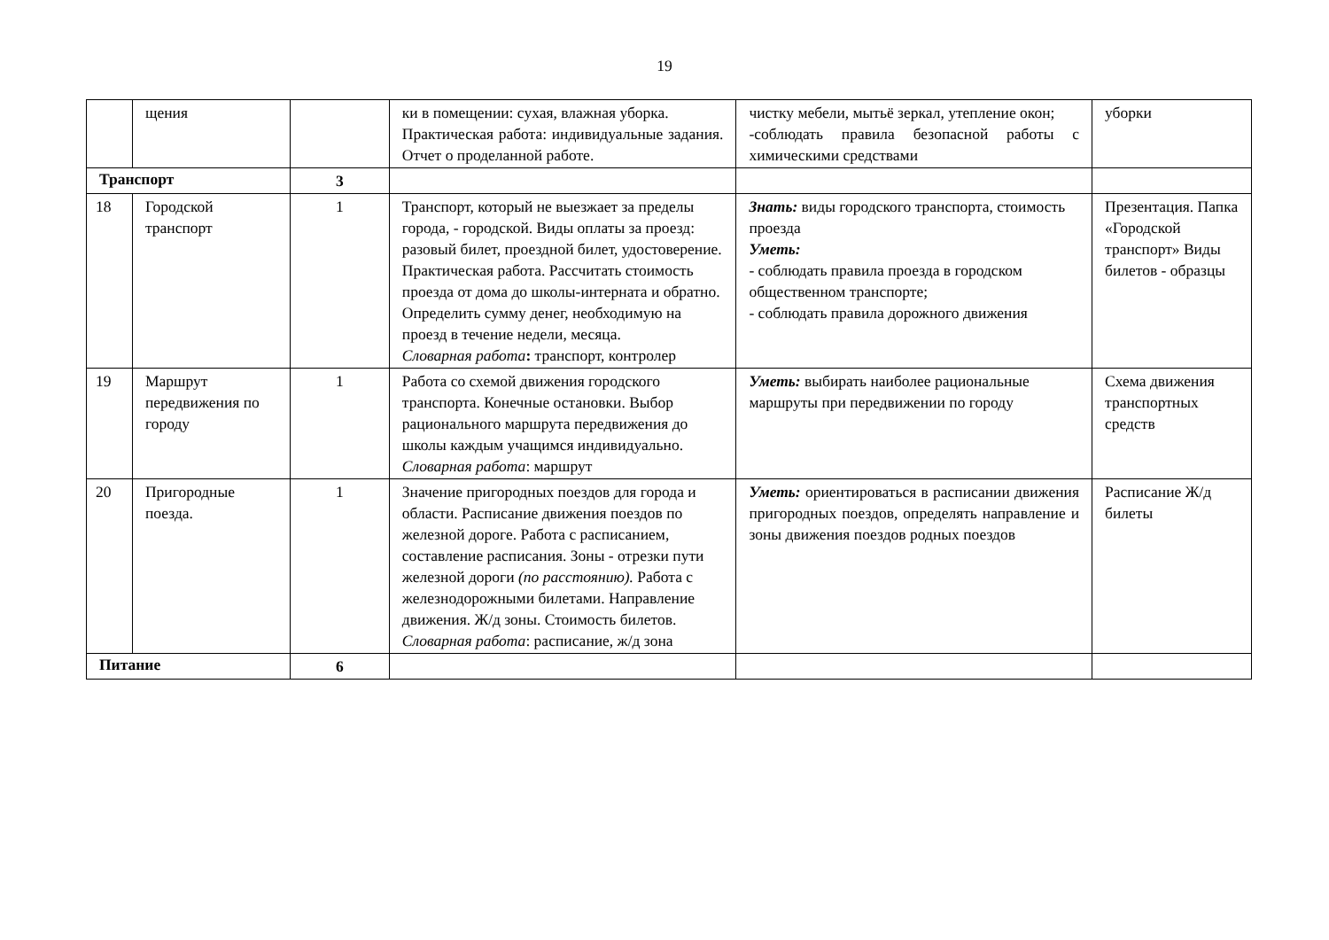19
| | щения | | ки в помещении: сухая, влажная уборка. Практическая работа: индивидуальные задания. Отчет о проделанной работе. | чистку мебели, мытьё зеркал, утепление окон; -соблюдать правила безопасной работы с химическими средствами | уборки |
| Транспорт | | 3 | | | |
| 18 | Городской транспорт | 1 | Транспорт, который не выезжает за пределы города, - городской. Виды оплаты за проезд: разовый билет, проездной билет, удостоверение. Практическая работа. Рассчитать стоимость проезда от дома до школы-интерната и обратно. Определить сумму денег, необходимую на проезд в течение недели, месяца. Словарная работа : транспорт, контролер | Знать: виды городского транспорта, стоимость проезда Уметь: - соблюдать правила проезда в городском общественном транспорте; - соблюдать правила дорожного движения | Презентация. Папка «Городской транспорт» Виды билетов - образцы |
| 19 | Маршрут передвижения по городу | 1 | Работа со схемой движения городского транспорта. Конечные остановки. Выбор рационального маршрута передвижения до школы каждым учащимся индивидуально. Словарная работа : маршрут | Уметь: выбирать наиболее рациональные маршруты при передвижении по городу | Схема движения транспортных средств |
| 20 | Пригородные поезда. | 1 | Значение пригородных поездов для города и области. Расписание движения поездов по железной дороге. Работа с расписанием, составление расписания. Зоны - отрезки пути железной дороги (по расстоянию). Работа с железнодорожными билетами. Направление движения. Ж/д зоны. Стоимость билетов. Словарная работа : расписание, ж/д зона | Уметь: ориентироваться в расписании движения пригородных поездов, определять направление и зоны движения поездов родных поездов | Расписание Ж/д билеты |
| Питание | | 6 | | | |